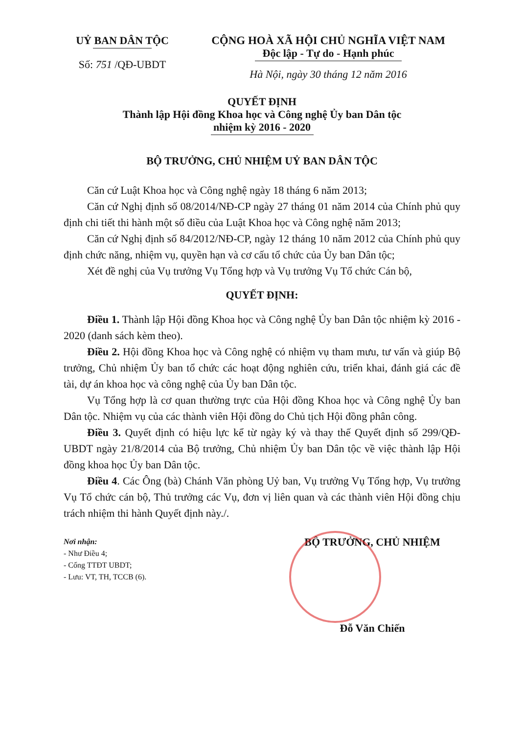UỶ BAN DÂN TỘC
Số: 751 /QĐ-UBDT
CỘNG HOÀ XÃ HỘI CHỦ NGHĨA VIỆT NAM
Độc lập - Tự do - Hạnh phúc
Hà Nội, ngày 30 tháng 12 năm 2016
QUYẾT ĐỊNH
Thành lập Hội đồng Khoa học và Công nghệ Ủy ban Dân tộc
nhiệm kỳ 2016 - 2020
BỘ TRƯỞNG, CHỦ NHIỆM UỶ BAN DÂN TỘC
Căn cứ Luật Khoa học và Công nghệ ngày 18 tháng 6 năm 2013;
Căn cứ Nghị định số 08/2014/NĐ-CP ngày 27 tháng 01 năm 2014 của Chính phủ quy định chi tiết thi hành một số điều của Luật Khoa học và Công nghệ năm 2013;
Căn cứ Nghị định số 84/2012/NĐ-CP, ngày 12 tháng 10 năm 2012 của Chính phủ quy định chức năng, nhiệm vụ, quyền hạn và cơ cấu tổ chức của Ủy ban Dân tộc;
Xét đề nghị của Vụ trưởng Vụ Tổng hợp và Vụ trưởng Vụ Tổ chức Cán bộ,
QUYẾT ĐỊNH:
Điều 1. Thành lập Hội đồng Khoa học và Công nghệ Ủy ban Dân tộc nhiệm kỳ 2016 - 2020 (danh sách kèm theo).
Điều 2. Hội đồng Khoa học và Công nghệ có nhiệm vụ tham mưu, tư vấn và giúp Bộ trưởng, Chủ nhiệm Ủy ban tổ chức các hoạt động nghiên cứu, triển khai, đánh giá các đề tài, dự án khoa học và công nghệ của Ủy ban Dân tộc.
Vụ Tổng hợp là cơ quan thường trực của Hội đồng Khoa học và Công nghệ Ủy ban Dân tộc. Nhiệm vụ của các thành viên Hội đồng do Chủ tịch Hội đồng phân công.
Điều 3. Quyết định có hiệu lực kể từ ngày ký và thay thế Quyết định số 299/QĐ-UBDT ngày 21/8/2014 của Bộ trưởng, Chủ nhiệm Ủy ban Dân tộc về việc thành lập Hội đồng khoa học Ủy ban Dân tộc.
Điều 4. Các Ông (bà) Chánh Văn phòng Uỷ ban, Vụ trưởng Vụ Tổng hợp, Vụ trưởng Vụ Tổ chức cán bộ, Thủ trưởng các Vụ, đơn vị liên quan và các thành viên Hội đồng chịu trách nhiệm thi hành Quyết định này./.
Nơi nhận:
- Như Điều 4;
- Cổng TTĐT UBDT;
- Lưu: VT, TH, TCCB (6).
BỘ TRƯỞNG, CHỦ NHIỆM
Đỗ Văn Chiến